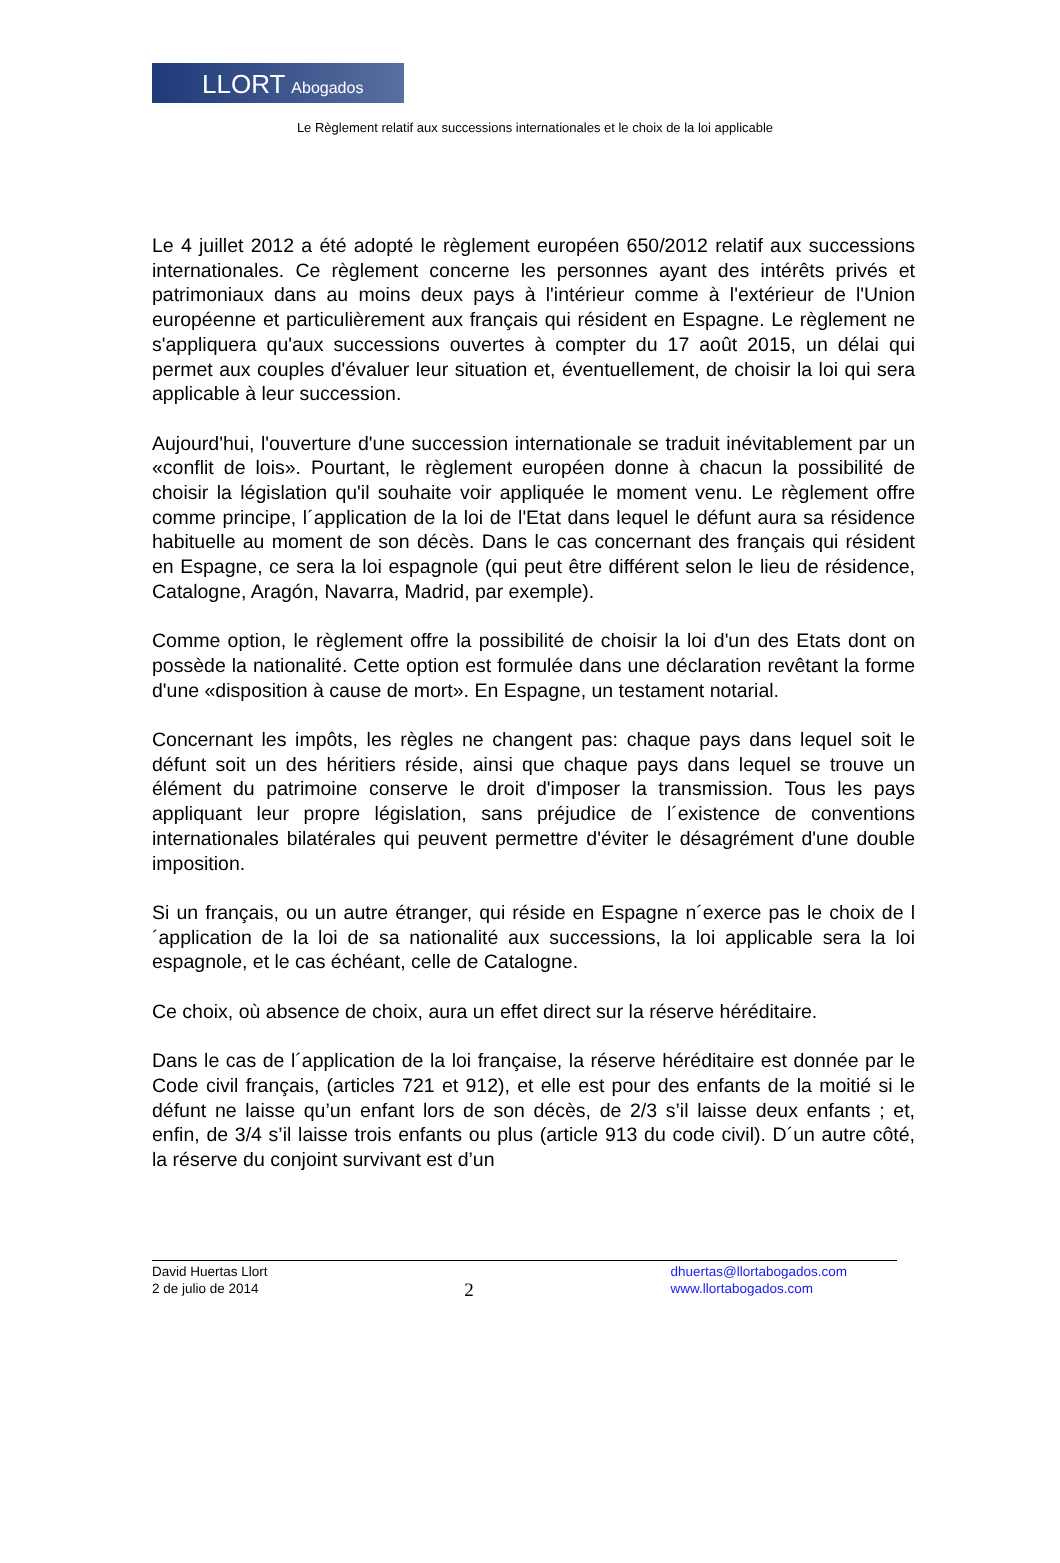LLORT Abogados
Le Règlement relatif aux successions internationales et le choix de la loi applicable
Le 4 juillet 2012 a été adopté le règlement européen 650/2012 relatif aux successions internationales. Ce règlement concerne les personnes ayant des intérêts privés et patrimoniaux dans au moins deux pays à l'intérieur comme à l'extérieur de l'Union européenne et particulièrement aux français qui résident en Espagne. Le règlement ne s'appliquera qu'aux successions ouvertes à compter du 17 août 2015, un délai qui permet aux couples d'évaluer leur situation et, éventuellement, de choisir la loi qui sera applicable à leur succession.
Aujourd'hui, l'ouverture d'une succession internationale se traduit inévitablement par un «conflit de lois». Pourtant, le règlement européen donne à chacun la possibilité de choisir la législation qu'il souhaite voir appliquée le moment venu. Le règlement offre comme principe, l´application de la loi de l'Etat dans lequel le défunt aura sa résidence habituelle au moment de son décès. Dans le cas concernant des français qui résident en Espagne, ce sera la loi espagnole (qui peut être différent selon le lieu de résidence, Catalogne, Aragón, Navarra, Madrid, par exemple).
Comme option, le règlement offre la possibilité de choisir la loi d'un des Etats dont on possède la nationalité. Cette option est formulée dans une déclaration revêtant la forme d'une «disposition à cause de mort». En Espagne, un testament notarial.
Concernant les impôts, les règles ne changent pas: chaque pays dans lequel soit le défunt soit un des héritiers réside, ainsi que chaque pays dans lequel se trouve un élément du patrimoine conserve le droit d'imposer la transmission. Tous les pays appliquant leur propre législation, sans préjudice de l´existence de conventions internationales bilatérales qui peuvent permettre d'éviter le désagrément d'une double imposition.
Si un français, ou un autre étranger, qui réside en Espagne n´exerce pas le choix de l´application de la loi de sa nationalité aux successions, la loi applicable sera la loi espagnole, et le cas échéant, celle de Catalogne.
Ce choix, où absence de choix, aura un effet direct sur la réserve héréditaire.
Dans le cas de l´application de la loi française, la réserve héréditaire est donnée par le Code civil français, (articles 721 et 912), et elle est pour des enfants de la moitié si le défunt ne laisse qu’un enfant lors de son décès, de 2/3 s’il laisse deux enfants ; et, enfin, de 3/4 s’il laisse trois enfants ou plus (article 913 du code civil). D´un autre côté, la réserve du conjoint survivant est d’un
David Huertas Llort
2 de julio de 2014
2
dhuertas@llortabogados.com
www.llortabogados.com